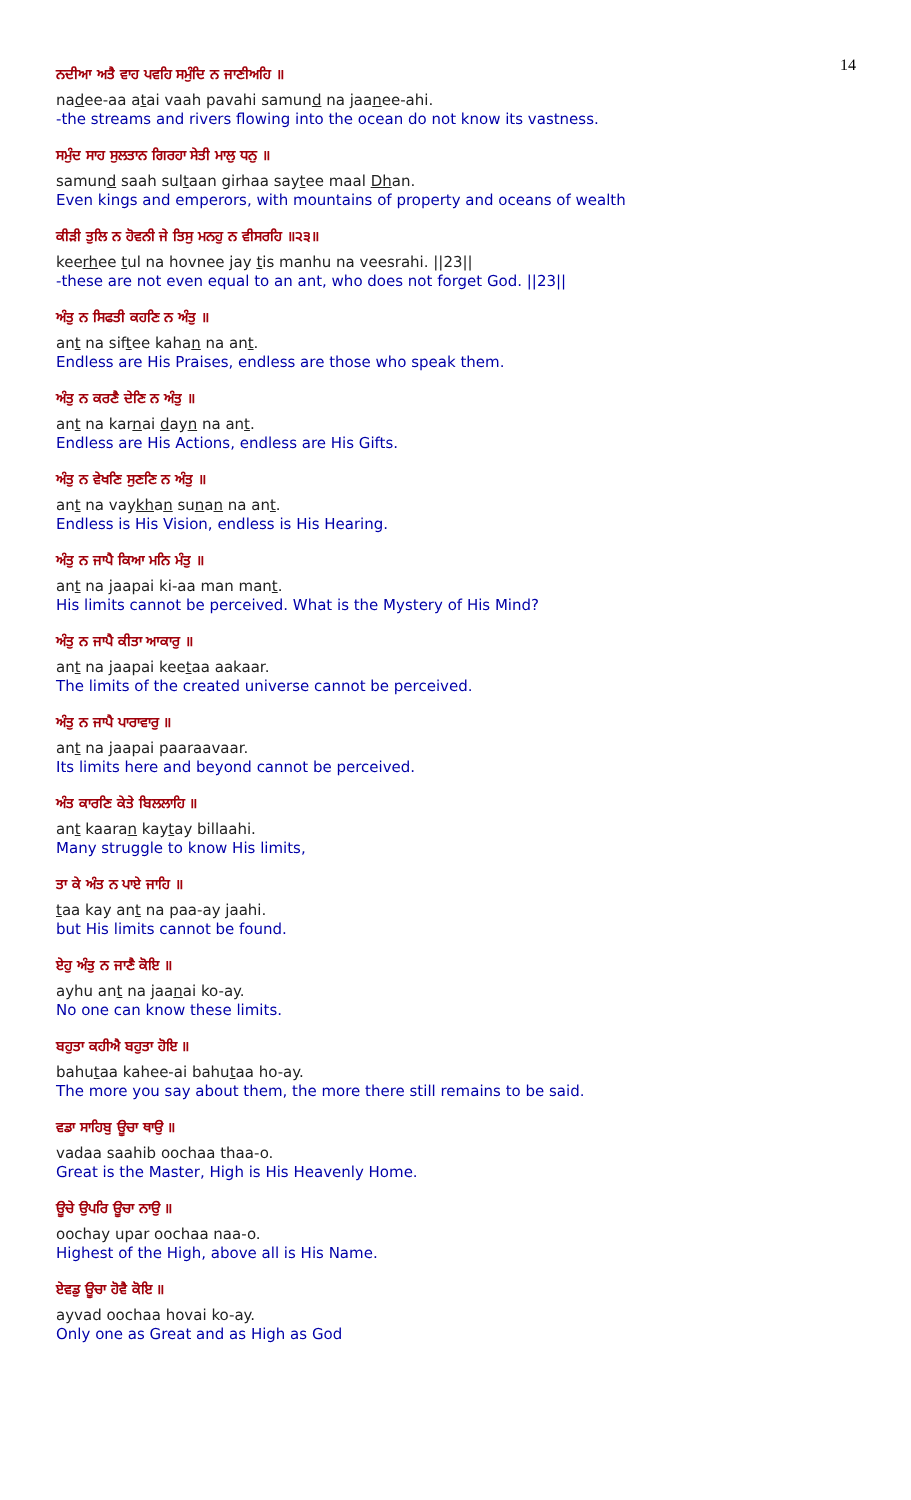14
ਨਦੀਆ ਅਤੈ ਵਾਹ ਪਵਹਿ ਸਮੁੰਦਿ ਨ ਜਾਣੀਅਹਿ ॥
nadee-aa atai vaah pavahi samund na jaanee-ahi.
-the streams and rivers flowing into the ocean do not know its vastness.
ਸਮੁੰਦ ਸਾਹ ਸੁਲਤਾਨ ਗਿਰਹਾ ਸੇਤੀ ਮਾਲੁ ਧਨੁ ॥
samund saah sultaan girhaa saytee maal Dhan.
Even kings and emperors, with mountains of property and oceans of wealth
ਕੀੜੀ ਤੁਲਿ ਨ ਹੋਵਨੀ ਜੇ ਤਿਸੁ ਮਨਹੁ ਨ ਵੀਸਰਹਿ ॥੨੩॥
keerhee tul na hovnee jay tis manhu na veesrahi. ||23||
-these are not even equal to an ant, who does not forget God. ||23||
ਅੰਤੁ ਨ ਸਿਫਤੀ ਕਹਣਿ ਨ ਅੰਤੁ ॥
ant na siftee kahan na ant.
Endless are His Praises, endless are those who speak them.
ਅੰਤੁ ਨ ਕਰਣੈ ਦੇਣਿ ਨ ਅੰਤੁ ॥
ant na karnai dayn na ant.
Endless are His Actions, endless are His Gifts.
ਅੰਤੁ ਨ ਵੇਖਣਿ ਸੁਣਣਿ ਨ ਅੰਤੁ ॥
ant na vaykhan sunan na ant.
Endless is His Vision, endless is His Hearing.
ਅੰਤੁ ਨ ਜਾਪੈ ਕਿਆ ਮਨਿ ਮੰਤੁ ॥
ant na jaapai ki-aa man mant.
His limits cannot be perceived. What is the Mystery of His Mind?
ਅੰਤੁ ਨ ਜਾਪੈ ਕੀਤਾ ਆਕਾਰੁ ॥
ant na jaapai keetaa aakaar.
The limits of the created universe cannot be perceived.
ਅੰਤੁ ਨ ਜਾਪੈ ਪਾਰਾਵਾਰੁ ॥
ant na jaapai paaraavaar.
Its limits here and beyond cannot be perceived.
ਅੰਤ ਕਾਰਣਿ ਕੇਤੇ ਬਿਲਲਾਹਿ ॥
ant kaaran kaytay billaahi.
Many struggle to know His limits,
ਤਾ ਕੇ ਅੰਤ ਨ ਪਾਏ ਜਾਹਿ ॥
taa kay ant na paa-ay jaahi.
but His limits cannot be found.
ਏਹੁ ਅੰਤੁ ਨ ਜਾਣੈ ਕੋਇ ॥
ayhu ant na jaanai ko-ay.
No one can know these limits.
ਬਹੁਤਾ ਕਹੀਐ ਬਹੁਤਾ ਹੋਇ ॥
bahutaa kahee-ai bahutaa ho-ay.
The more you say about them, the more there still remains to be said.
ਵਡਾ ਸਾਹਿਬੁ ਊਚਾ ਥਾਉ ॥
vadaa saahib oochaa thaa-o.
Great is the Master, High is His Heavenly Home.
ਊਚੇ ਉਪਰਿ ਊਚਾ ਨਾਉ ॥
oochay upar oochaa naa-o.
Highest of the High, above all is His Name.
ਏਵਡੁ ਊਚਾ ਹੋਵੈ ਕੋਇ ॥
ayvad oochaa hovai ko-ay.
Only one as Great and as High as God